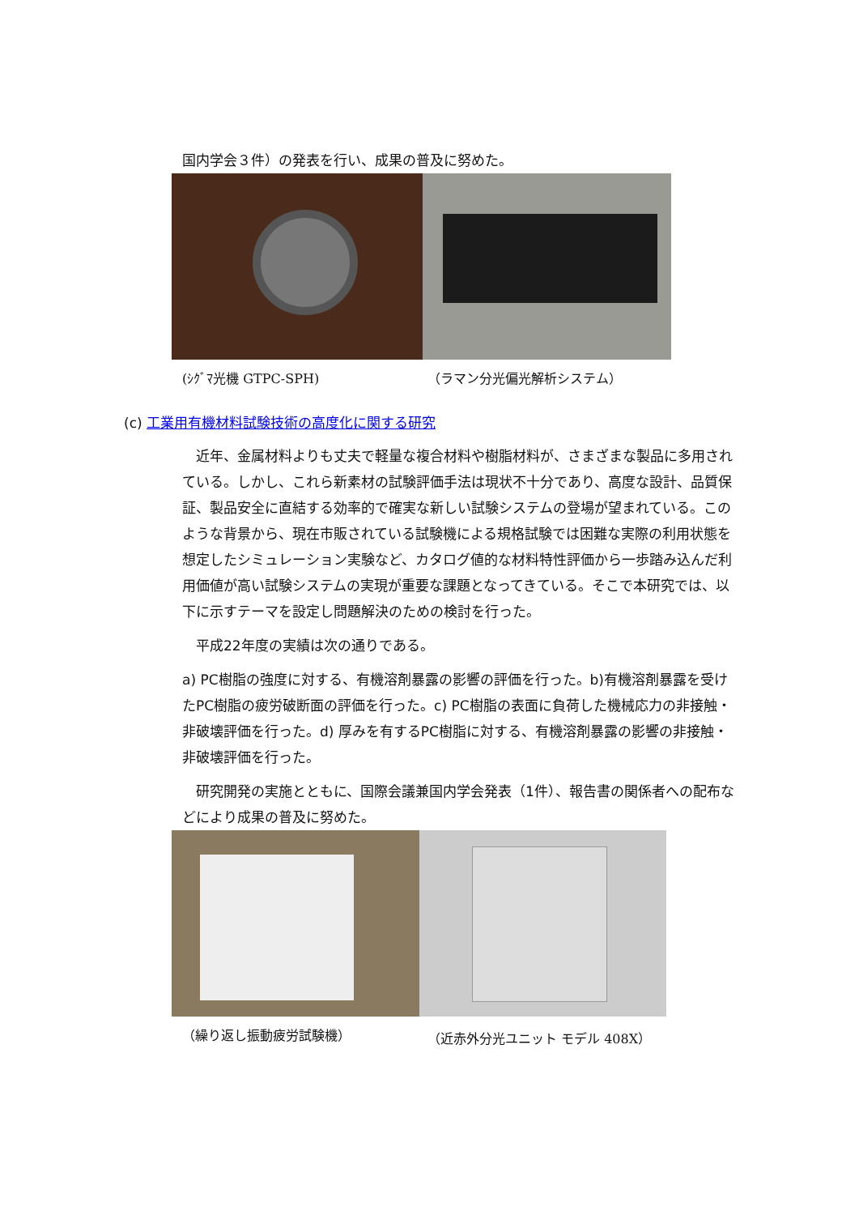国内学会３件）の発表を行い、成果の普及に努めた。
(ｼｸﾞﾏ光機 GTPC-SPH) （ラマン分光偏光解析システム）
(c) 工業用有機材料試験技術の高度化に関する研究
　近年、金属材料よりも丈夫で軽量な複合材料や樹脂材料が、さまざまな製品に多用されている。しかし、これら新素材の試験評価手法は現状不十分であり、高度な設計、品質保証、製品安全に直結する効率的で確実な新しい試験システムの登場が望まれている。このような背景から、現在市販されている試験機による規格試験では困難な実際の利用状態を想定したシミュレーション実験など、カタログ値的な材料特性評価から一歩踏み込んだ利用価値が高い試験システムの実現が重要な課題となってきている。そこで本研究では、以下に示すテーマを設定し問題解決のための検討を行った。
　平成22年度の実績は次の通りである。
a) PC樹脂の強度に対する、有機溶剤暴露の影響の評価を行った。b)有機溶剤暴露を受けたPC樹脂の疲労破断面の評価を行った。c) PC樹脂の表面に負荷した機械応力の非接触・非破壊評価を行った。d) 厚みを有するPC樹脂に対する、有機溶剤暴露の影響の非接触・非破壊評価を行った。
　研究開発の実施とともに、国際会議兼国内学会発表（1件）、報告書の関係者への配布などにより成果の普及に努めた。
（繰り返し振動疲労試験機） （近赤外分光ユニット モデル 408X）